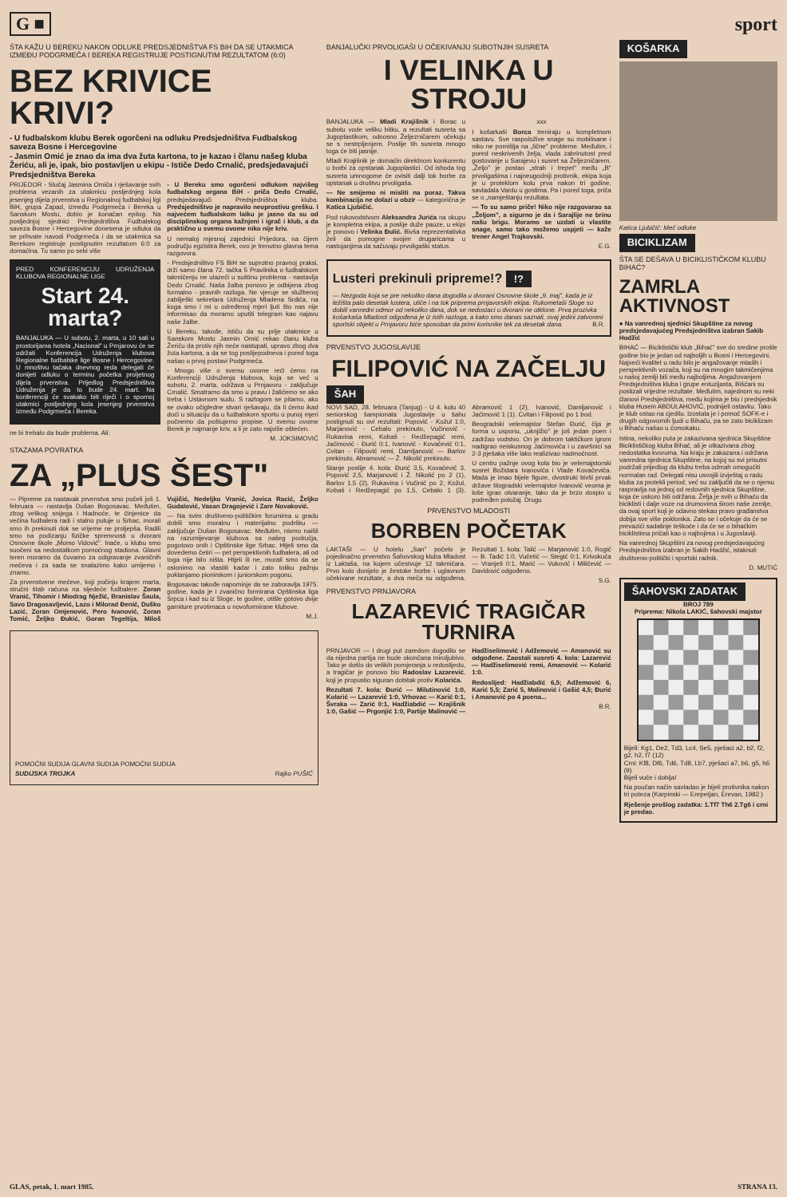G ■ sport
ŠTA KAŽU U BEREKU NAKON ODLUKE PREDSJEDNIŠTVA FS BiH DA SE UTAKMICA IZMEĐU PODGRMEČA I BEREKA REGISTRUJE POSTIGNUTIM REZULTATOM (6:0)
BEZ KRIVICE KRIVI?
- U fudbalskom klubu Berek ogorčeni na odluku Predsjedništva Fudbalskog saveza Bosne i Hercegovine
- Jasmin Omić je znao da ima dva žuta kartona, to je kazao i članu našeg kluba Žeriću, ali je, ipak, bio postavljen u ekipu - Ističe Dedo Crnalić, predsjedavajući Predsjedništva Bereka
PRIJEDOR - Slučaj Jasmina Omića i rješavanje svih problema vezanih za utakmicu posljednjeg kola jesenjeg dijela prvenstva u Regionalnoj fudbalskoj ligi BiH, grupa Zapad, između Podgrmeča i Bereka u Sanskom Mostu, dobio je konačan epilog. Na posljednjoj sjednici Predsjedništva Fudbalskog saveza Bosne i Hercegovine donesena je odluka da se prihvate navodi Podgrmeča i da se utakmica sa Berekom registruje postignutim rezultatom 6:0 za domaćina. Tu samo po sebi više
PRED KONFERENCIJU UDRUŽENJA KLUBOVA REGIONALNE LIGE
Start 24. marta?
BANJALUKA — U subotu, 2. marta, u 10 sati u prostorijama hotela „Nacional" u Prnjarovu će se održati Konferencija Udruženja klubova Regionalne fudbalske lige Bosne i Hercegovine. U mnoštvu tačaka dnevnog reda delegati će donijeti odluku o terminu početka proljetnog dijela prvenstva. Prijedlog Predsjedništva Udruženja je da to bude 24. mart. Na konferenciji će svakako biti riječi i o spornoj utakmici posljednjeg kola jesenjeg prvenstva između Podgrmeča i Bereka.
ne bi trebalo da bude problema. Ali:
- U Bereku smo ogorčeni odlukom najvišeg fudbalskog organa BiH - priča Dedo Crnalić, predsjedavajući Predsjedništva kluba. Predsjedništvo je napravilo neoprostivu grešku. I najvećem fudbalskom laiku je jasno da su od disciplinskog organa kažnjeni i igrač i klub, a da praktično u svemu ovome niko nije kriv.
U nemaloj mjesnoj zajednici Prijedora, na čijem području egzistira Berek, ovo je trenutno glavna tema razgovora.
- Predsjedništvo FS BiH se suprotno pravnoj praksi, drži samo člana 72. tačka 5 Pravilnika o fudbalskom takmičenju ne ulazeći u suštinu problema - nastavlja Dedo Crnalić. Naša žalba ponovo je odbijena zbog formalno - pravnih razloga. Ne vjeruje se službenoj zabilješki sekretara Udruženja Mladena Srdića, na koga smo i mi u određenoj mjeri ljuti što nas nije informisao da moramo uputiti telegram kao najavu naše žalbe.
U Bereku, takođe, ističu da su prije utakmice u Sanskom Mostu Jasmin Omić rekao članu kluba Žeriću da protiv njih neće nastupati, upravo zbog dva žuta kartona, a da se tog poslijepodneva i pored toga našao u prvoj postavi Podgrmeča.
- Mnogo više o svemu ovome reći ćemo na Konferenciji Udruženja klubova, koja se već u subotu, 2. marta, održava u Prnjavoru - zaključuje Crnalić. Smatramo da smo u pravu i žalićemo se ako treba i Ustavnom sudu. S razlogom se pitamo, ako se ovako očigledne stvari rješavaju, da li ćemo ikad doći u situaciju da u fudbalskom sportu u punoj mjeri počnemo da poštujemo propise. U svemu ovome Berek je najmanje kriv, a li je zato najviše oštećen.
M. JOKSIMOVIĆ
STAZAMA POVRATKA
ZA „PLUS ŠEST"
— Pipreme za nastavak prvenstva smo počeli još 1. februara — nastavlja Dušan Bogosavac. Međutim, zbog velikog snijega i hladnoće, te činjenice da većina fudbalera radi i stalno putuje u Srbac, morali smo ih prekinuti dok se vrijeme ne proljepša. Radili smo na podizanju fizičke spremnosti u dvorani Osnovne škole „Momo Vidović". Inače, u klubu smo suočeni sa nedostatkom pomoćnog stadiona. Glavni teren moramo da čuvamo za odigravanje zvaničnih mečeva i za sada se snalazimo kako umijemo i znamo.
Za prvenstvene mečeve, koji počinju krajem marta, stručni štab računa na sljedeće fudbalere: Zoran Vranić, Tihomir i Miodrag Nježić, Branislav Šaula, Savo Dragosavljević, Lazo i Milorad Đenić, Duško Lazić, Zoran Omjenović, Pero Ivanović, Zoran Tomić, Željko Đukić, Goran Tegeltija, Miloš Vujičić, Nedeljko Vranić, Jovica Racić, Željko Gudalović, Vasan Dragojević i Zare Novaković.
— Na svim društveno-političkim forumima u gradu dobili smo moralnu i materijalnu podršku — zaključuje Dušan Bogosavac. Međutim, nismo naišli na razumijevanje klubova sa našeg područja, pogotovo onih i Opštinske lige Srbac. Htjeli smo da dovedemo četiri — pet perspektivnih fudbalera, ali od toga nije bilo ništa. Htjeli ili ne, morali smo da se oslonimo na vlastiti kadar i zato toliku pažnju poklanjamo pionirskom i juniorskom pogonu.
Bogosavac takođe napominje da se zaboravlja 1975. godine, kada je i zvanično formirana Opštinska liga Srpca i kad su iz Sloge, te godine, otišle gotovo dvije garniture prvotimaca u novoformirane klubove.
M.J.
POMOĆNI SUDIJA GLAVNI SUDIJA POMOĆNI SUDIJA
SUDIJSKA TROJKA Rajko PUŠIĆ
BANJALUČKI PRVOLIGAŠI U OČEKIVANJU SUBOTNJIH SUSRETA
I VELINKA U STROJU
BANJALUKA — Mladi Krajišnik i Borac u subotu vode veliku bitku, a rezultati susreta sa Jugoplastikom, odnosno Željezničarem očekuju se s nestrpljenjem. Poslije tih susreta mnogo toga će biti jasnije.
Mladi Krajišnik je domaćin direktnom konkurentu u borbi za opstanak Jugoplastici. Od ishoda tog susreta umnogome će ovisiti dalji tok borbe za opstanak u društvu prvoligaša.
— Ne smijemo ni misliti na poraz. Takva kombinacija ne dolazi u obzir — kategorična je Katica Ljubičić.
Pod rukovodstvom Aleksandra Jurića na okupu je kompletna ekipa, a poslije duže pauze, u ekipi je ponovo i Velinka Đulić. Bivša reprezentativka želi da pomogne svojim drugaricama u nastojanjima da sačuvaju prvoligaški status.
xxx
I košarkaši Borca treniraju u kompletnom sastavu. Sve raspoložive snage su mobilisane i niko ne pomišlja na „lične" probleme. Međutim, i pored neskrivenih želja, vlada zabrinutost pred gostovanje u Sarajevu i susret sa Željezničarem. „Željo" je postao „strah i trepet" među „B" prvoligašima i najneugodniji protivnik, ekipa koja je u proteklom kolu prva nakon tri godine, savladala Vardu u gostima. Pa i pored toga, priča se o „namještanju rezultata.
— To su samo priče! Niko nije razgovarao sa „Željom", a sigurno je da i Sarajlije ne brinu našu brigu. Moramo se uzdati u vlastite snage, samo tako možemo uspjeti — kaže trener Angel Trajkovski.
E.G.
Lusteri prekinuli pripreme!? !?
— Nezgoda koja se pre nekoliko dana dogodila u dvorani Osnovne škole „9. maj", kada je iz ležišta palo desetak lustera, utiče i na tok priprema prnjavorskih ekipa. Rukometaši Sloge su dobili vanredni odmor od nekoliko dana, dok se nedostaci u dvorani ne otklone. Prva prozivka košarkaša Mladosti odgođena je iz istih razloga, a kako smo danas saznali, ovaj jedini zatvoreni sportski objekt u Prnjavoru biće sposoban da primi korisnike tek za desetak dana. B.R.
PRVENSTVO JUGOSLAVIJE
FILIPOVIĆ NA ZAČELJU
ŠAH
NOVI SAD, 28. februara (Tanjug) - U 4. kolu 40 seniorskog šampionata Jugoslavije u šahu postignuti su ovi rezultati: Popović - Kožul 1:0, Marjanović - Cebalo prekinuto, Vučinović - Rukavina remi, Kobaš - Redžepagić remi, Jaćimović - Đurić 0:1, Ivanović - Kovačević 0:1, Cvitan - Filipović remi, Damljanović — Barlov prekinuto, Abramović — Ž. Nikolić prekinuto.
Stanje poslije 4. kola: Đurić 3,5, Kovačević 3, Popović 2,5, Marjanović i Ž. Nikolić po 2 (1), Barlov 1,5 (2), Rukavina i Vučinić po 2, Kožul, Kobaš i Redžepagić po 1,5, Cebalo 1 (3), Abramović 1 (2), Ivanović, Damljanović i Jaćimović 1 (1). Cvitan i Filipović po 1 bod.
Beogradski velemajstor Stefan Đurić, čija je forma u usponu, „uknjižio" je još jedan poen i zadržao vodstvo. On je dobrom taktičkom igrom nadigrao neiskusnog Jaćimovića i u završnici sa 2-3 pješaka više lako realizivao nadmoćnost.
U centru pažnje ovog kola bio je velemajstorski susret Božidara Ivanovića i Vlade Kovačevića. Mada je imao bijele figure, dvostruki bivši prvak države titogradski velemajstor Ivanović veoma je loše igrao otvaranje, tako da je brzo dospio u podređen položaj. Drugu
PRVENSTVO MLADOSTI
BORBEN POČETAK
LAKTAŠI — U hotelu „San" počelo je pojedinačno prvenstvo Šahovskog kluba Mladost iz Laktaša, na kojem učestvuje 12 takmičara. Prvo kolo donijelo je žestoke borbe i uglavnom očekivane rezultate, a dva meča su odgođena. Rezultati 1. kola: Talić — Marjanović 1:0, Rogić — B. Tadić 1:0, Vučetić — Stegić 0:1, Krivokuća — Vranješ 0:1, Marić — Vuković i Miličević — Davidović odgođeno.
S.G.
PRVENSTVO PRNJAVORA
LAZAREVIĆ TRAGIČAR TURNIRA
PRNJAVOR — I drugi put zaredom dogodilo se da nijedna partija ne bude okončana miroljubivo. Tako je došlo do velikih pomjeranja u redoslijedu, a tragičar je ponovo bio Radoslav Lazarević, koji je propustio siguran dobitak protiv Kolarića.
Rezultati 7. kola: Đurić — Milutinović 1:0, Kolarić — Lazarević 1:0, Vrhovac — Karić 0:1, Švraka — Zarić 0:1, Hadžiabdić — Krajišnik 1:0, Gašić — Prgonjić 1:0, Partije Malinović — Hadžiselimović i Adžemović — Amanović su odgođene. Zaostali susreti 4. kola: Lazarević — Hadžiselimović remi, Amanović — Kolarić 1:0.
Redoslijed: Hadžiabdić 6,5; Adžemović 6, Karić 5,5; Zarić 5, Malinović i Gašić 4,5; Đurić i Amanović po 4 poena...
B.R.
KOŠARKA
Katica Ljubičić: Meč odluke
BICIKLIZAM
ŠTA SE DEŠAVA U BICIKLISTIČKOM KLUBU BIHAĆ?
ZAMRLA AKTIVNOST
● Na vanrednoj sjednici Skupštine za novog predsjedavajućeg Predsjedništva izabran Sakib Hodžić
BIHAĆ — Biciklistički klub „Bihać" sve do sredine prošle godine bio je jedan od najboljih u Bosni i Hercegovini. Najveći kvalitet u radu bilo je angažovanje mladih i perspektivnih vozača, koji su na mnogim takmičenjima u našoj zemlji bili među najboljima. Angažovanjem Predsjedništva kluba i grupe entuzijasta, Bišćani su postizali vrijedne rezultate. Međutim, najednom su neki članovi Predsjedništva, među kojima je bio i predsjednik kluba Husein ABDULAHOVIĆ, podnijeli ostavku. Tako je klub ostao na cjedilu. Izostala je i pomoć SOFK-e i drugih odgovornih ljudi u Bihaću, pa se zato biciklizam u Bihaću našao u ćorsokaku.
Istina, nekoliko puta je zakazivana sjednica Skupštine Biciklističkog kluba Bihać, ali je otkazivana zbog nedostatka kvoruma. Na kraju je zakazana i održana vanredna sjednica Skupštine, na kojoj su svi prisutni podržali prijedlog da klubu treba odmah omogućiti normalan rad. Delegati nisu usvojili izvještaj o radu kluba za protekli period, već su zaključili da se o njemu raspravlja na jednoj od redovnih sjednica Skupštine, koja će uskoro biti održana. Želja je svih u Bihaću da biciklisti i dalje voze na drumovima širom naše zemlje, da ovaj sport koji je odavno stekao pravo građanstva dobija sve više poklonika. Zato se i očekuje da će se prevazići sadašnje teškoće i da će se o bihaćkim biciklistima pričati kao o najbojima i u Jugoslaviji.
Na vanrednoj Skupštini za novog predsjedavajućeg Predsjedništva izabran je Sakib Hadžić, istaknuti društveno-politički i sportski radnik.
D. MUTIĆ
ŠAHOVSKI ZADATAK
BROJ 789
Priprema: Nikola LAKIĆ, šahovski majstor
Bijeli: Kg1, De2, Td3, Lc4, Se5, pješaci a2, b2, f2, g2, h2, f7 (12)
Crni: Kf8, Df6, Td6, Td8, Lb7, pješaci a7, b6, g5, h6 (9)
Bijeli vuče i dobija!
Na poučan način savladao je bijeli protivnika nakon tri poteza (Karpinski — Erepetjan, Erevan, 1982.)
Rješenje prošlog zadatka: 1.Tf7 Th6 2.Tg6 i crni je predao.
GLAS, petak, 1. mart 1985. STRANA 13.